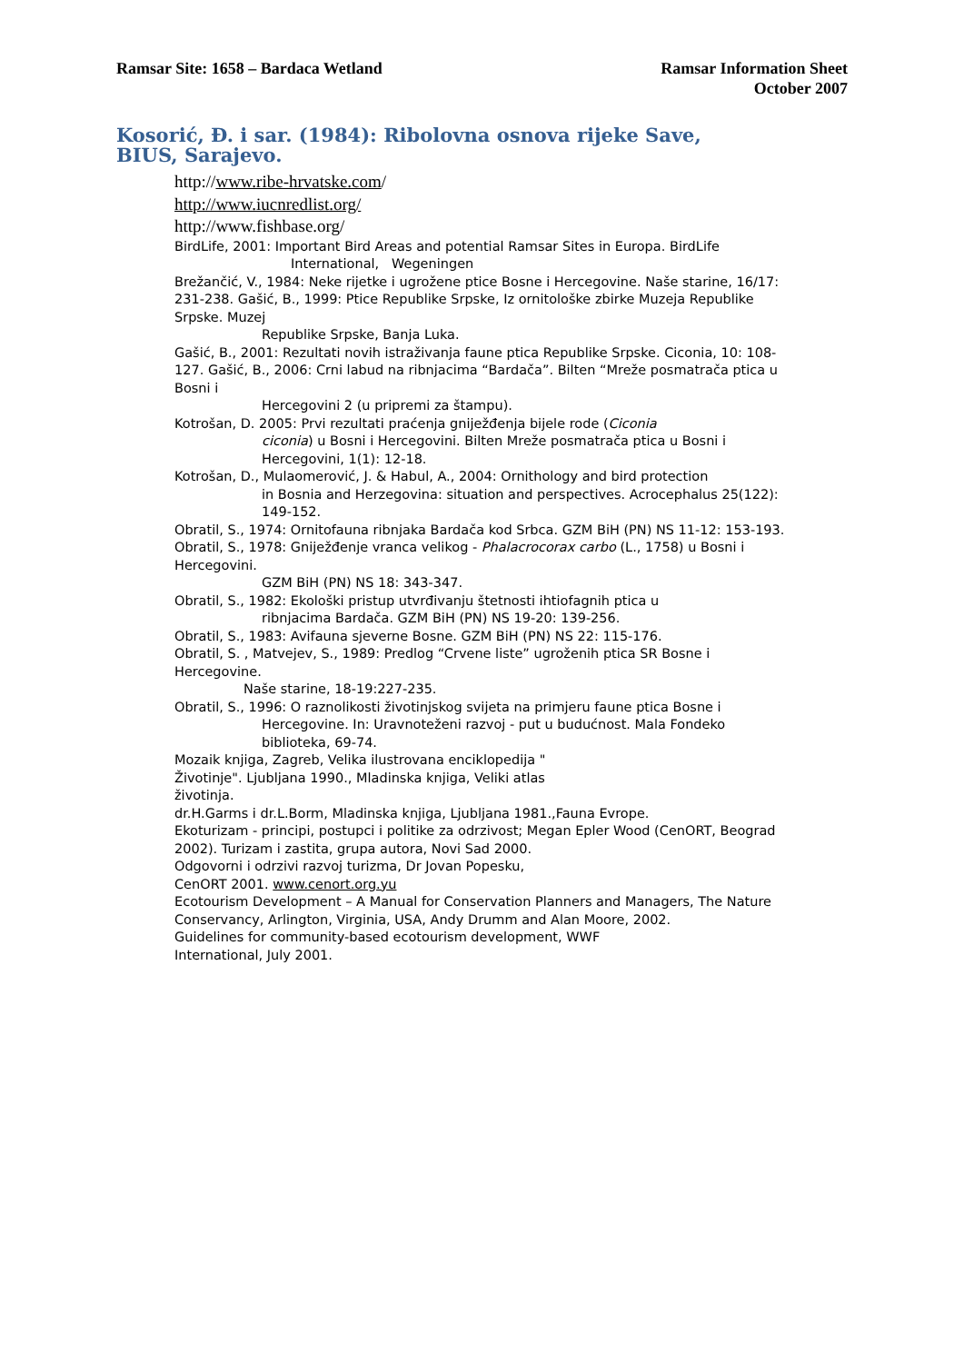Ramsar Site: 1658 – Bardaca Wetland
Ramsar Information Sheet
October 2007
Kosorić, Đ. i sar. (1984): Ribolovna osnova rijeke Save,
BIUS, Sarajevo.
http://www.ribe-hrvatske.com/
http://www.iucnredlist.org/
http://www.fishbase.org/
BirdLife, 2001: Important Bird Areas and potential Ramsar Sites in Europa. BirdLife
International, Wegeningen
Brežančić, V., 1984: Neke rijetke i ugrožene ptice Bosne i Hercegovine. Naše starine, 16/17: 231-238. Gašić, B., 1999: Ptice Republike Srpske, Iz ornitološke zbirke Muzeja Republike Srpske. Muzej
Republike Srpske, Banja Luka.
Gašić, B., 2001: Rezultati novih istraživanja faune ptica Republike Srpske. Ciconia, 10: 108-127. Gašić, B., 2006: Crni labud na ribnjacima “Bardača”. Bilten “Mreže posmatrača ptica u Bosni i
Hercegovini 2 (u pripremi za štampu).
Kotrošan, D. 2005: Prvi rezultati praćenja gniježđenja bijele rode (Ciconia
ciconia) u Bosni i Hercegovini. Bilten Mreže posmatrača ptica u Bosni i Hercegovini, 1(1): 12-18.
Kotrošan, D., Mulaomerović, J. & Habul, A., 2004: Ornithology and bird protection
in Bosnia and Herzegovina: situation and perspectives. Acrocephalus 25(122): 149-152.
Obratil, S., 1974: Ornitofauna ribnjaka Bardača kod Srbca. GZM BiH (PN) NS 11-12: 153-193. Obratil, S., 1978: Gniježđenje vranca velikog - Phalacrocorax carbo (L., 1758) u Bosni i Hercegovini.
GZM BiH (PN) NS 18: 343-347.
Obratil, S., 1982: Ekološki pristup utvrđivanju štetnosti ihtiofagnih ptica u
ribnjacima Bardača. GZM BiH (PN) NS 19-20: 139-256.
Obratil, S., 1983: Avifauna sjeverne Bosne. GZM BiH (PN) NS 22: 115-176.
Obratil, S. , Matvejev, S., 1989: Predlog “Crvene liste” ugroženih ptica SR Bosne i Hercegovine.
Naše starine, 18-19:227-235.
Obratil, S., 1996: O raznolikosti životinjskog svijeta na primjeru faune ptica Bosne i
Hercegovine. In: Uravnoteženi razvoj - put u budućnost. Mala Fondeko biblioteka, 69-74.
Mozaik knjiga, Zagreb, Velika ilustrovana enciklopedija "
Životinje". Ljubljana 1990., Mladinska knjiga, Veliki atlas
životinja.
dr.H.Garms i dr.L.Borm, Mladinska knjiga, Ljubljana 1981.,Fauna Evrope.
Ekoturizam - principi, postupci i politike za odrzivost; Megan Epler Wood (CenORT, Beograd 2002). Turizam i zastita, grupa autora, Novi Sad 2000.
Odgovorni i odrzivi razvoj turizma, Dr Jovan Popesku,
CenORT 2001. www.cenort.org.yu
Ecotourism Development – A Manual for Conservation Planners and Managers, The Nature Conservancy, Arlington, Virginia, USA, Andy Drumm and Alan Moore, 2002.
Guidelines for community-based ecotourism development, WWF
International, July 2001.